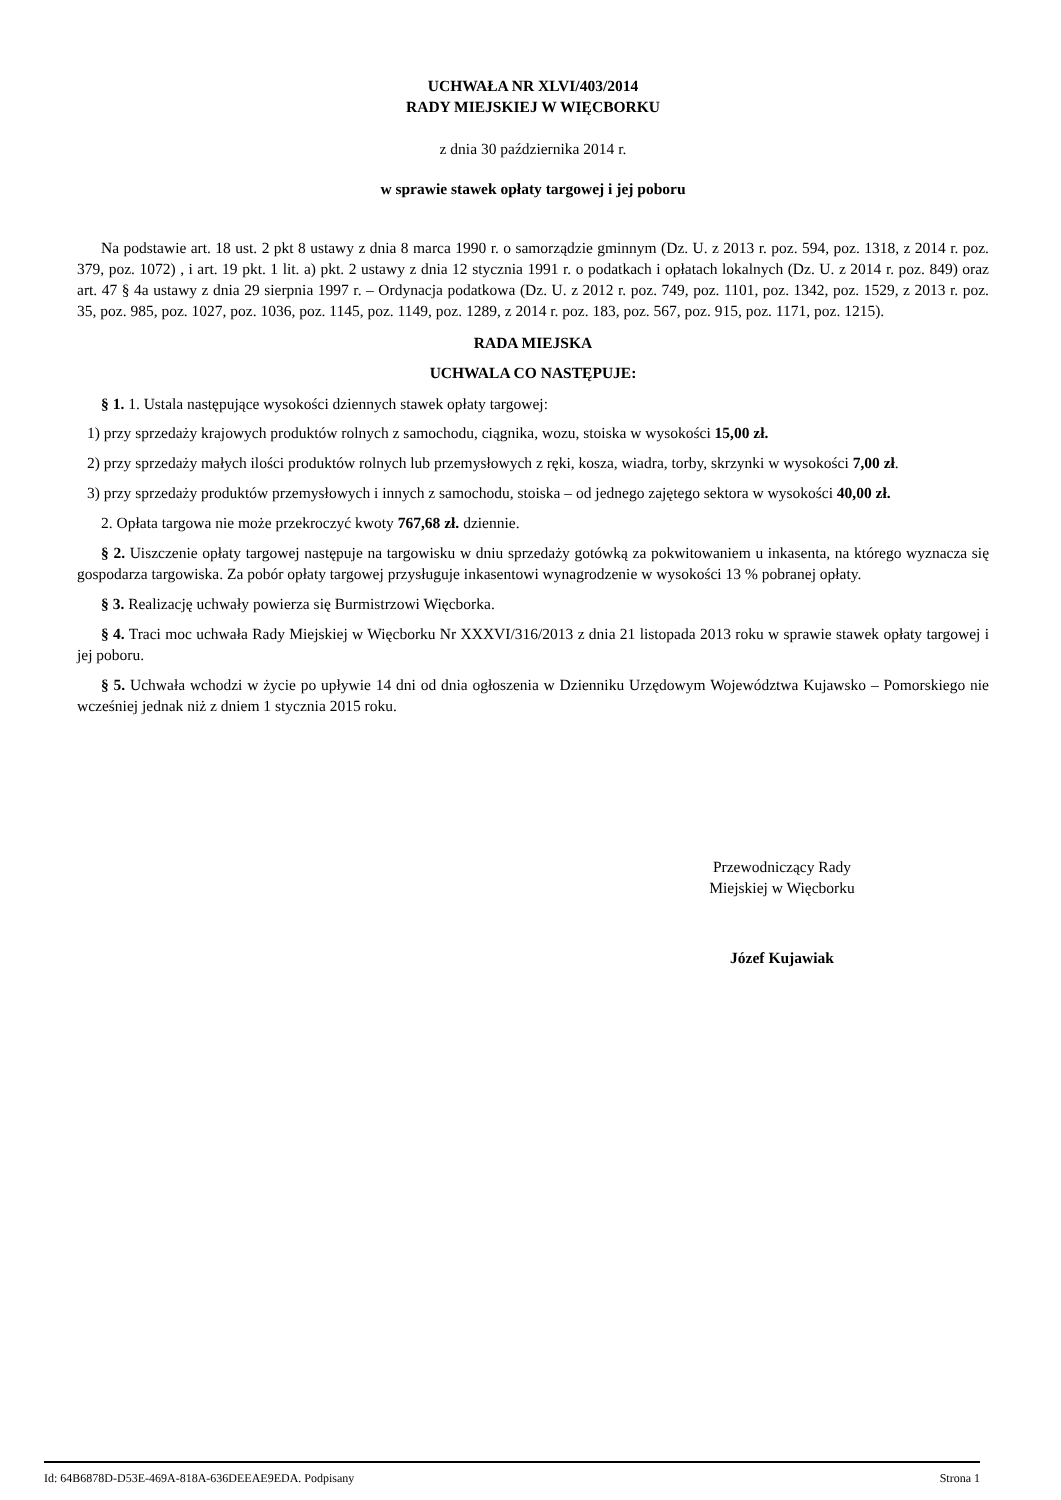UCHWAŁA NR XLVI/403/2014
RADY MIEJSKIEJ W WIĘCBORKU
z dnia 30 października 2014 r.
w sprawie stawek opłaty targowej i jej poboru
Na podstawie art. 18 ust. 2 pkt 8 ustawy z dnia 8 marca 1990 r. o samorządzie gminnym (Dz. U. z 2013 r. poz. 594, poz. 1318, z 2014 r. poz. 379, poz. 1072) , i art. 19 pkt. 1 lit. a) pkt. 2 ustawy z dnia 12 stycznia 1991 r. o podatkach i opłatach lokalnych (Dz. U. z 2014 r. poz. 849) oraz art. 47 § 4a ustawy z dnia 29 sierpnia 1997 r. – Ordynacja podatkowa (Dz. U. z 2012 r. poz. 749, poz. 1101, poz. 1342, poz. 1529, z 2013 r. poz. 35, poz. 985, poz. 1027, poz. 1036, poz. 1145, poz. 1149, poz. 1289, z 2014 r. poz. 183, poz. 567, poz. 915, poz. 1171, poz. 1215).
RADA MIEJSKA
UCHWALA CO NASTĘPUJE:
§ 1. 1. Ustala następujące wysokości dziennych stawek opłaty targowej:
1) przy sprzedaży krajowych produktów rolnych z samochodu, ciągnika, wozu, stoiska w wysokości 15,00 zł.
2) przy sprzedaży małych ilości produktów rolnych lub przemysłowych z ręki, kosza, wiadra, torby, skrzynki w wysokości 7,00 zł.
3) przy sprzedaży produktów przemysłowych i innych z samochodu, stoiska – od jednego zajętego sektora w wysokości 40,00 zł.
2. Opłata targowa nie może przekroczyć kwoty 767,68 zł. dziennie.
§ 2. Uiszczenie opłaty targowej następuje na targowisku w dniu sprzedaży gotówką za pokwitowaniem u inkasenta, na którego wyznacza się gospodarza targowiska. Za pobór opłaty targowej przysługuje inkasentowi wynagrodzenie w wysokości 13 % pobranej opłaty.
§ 3. Realizację uchwały powierza się Burmistrzowi Więcborka.
§ 4. Traci moc uchwała Rady Miejskiej w Więcborku Nr XXXVI/316/2013 z dnia 21 listopada 2013 roku w sprawie stawek opłaty targowej i jej poboru.
§ 5. Uchwała wchodzi w życie po upływie 14 dni od dnia ogłoszenia w Dzienniku Urzędowym Województwa Kujawsko – Pomorskiego nie wcześniej jednak niż z dniem 1 stycznia 2015 roku.
Przewodniczący Rady
Miejskiej w Więcborku
Józef Kujawiak
Id: 64B6878D-D53E-469A-818A-636DEEAE9EDA. Podpisany Strona 1